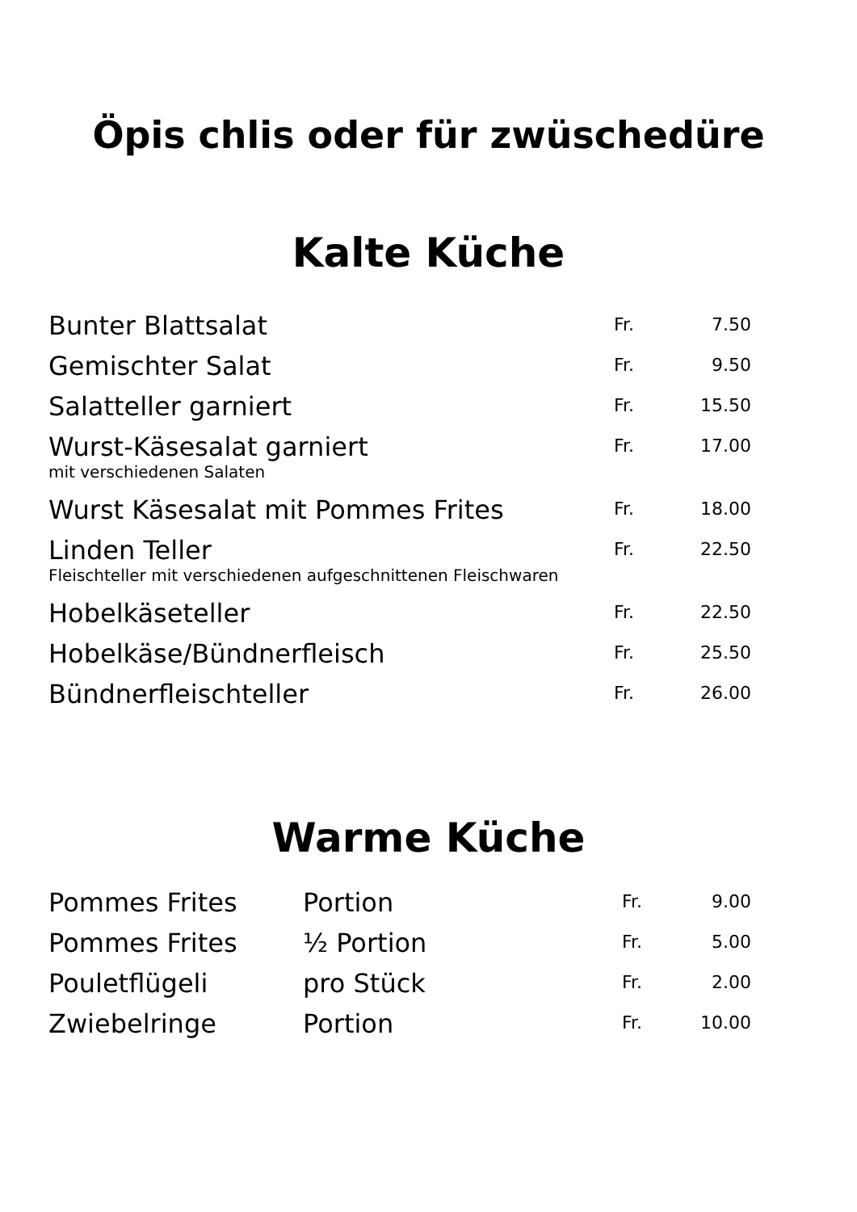Öpis chlis oder für zwüschedüre
Kalte Küche
| Bunter Blattsalat | Fr. | 7.50 |
| Gemischter Salat | Fr. | 9.50 |
| Salatteller garniert | Fr. | 15.50 |
| Wurst-Käsesalat garniert | Fr. | 17.00 |
| mit verschiedenen Salaten | | |
| Wurst Käsesalat mit Pommes Frites | Fr. | 18.00 |
| Linden Teller | Fr. | 22.50 |
| Fleischteller mit verschiedenen aufgeschnittenen Fleischwaren | | |
| Hobelkäseteller | Fr. | 22.50 |
| Hobelkäse/Bündnerfleisch | Fr. | 25.50 |
| Bündnerfleischteller | Fr. | 26.00 |
Warme Küche
| Pommes Frites | Portion | Fr. | 9.00 |
| Pommes Frites | ½ Portion | Fr. | 5.00 |
| Pouletflügeli | pro Stück | Fr. | 2.00 |
| Zwiebelringe | Portion | Fr. | 10.00 |